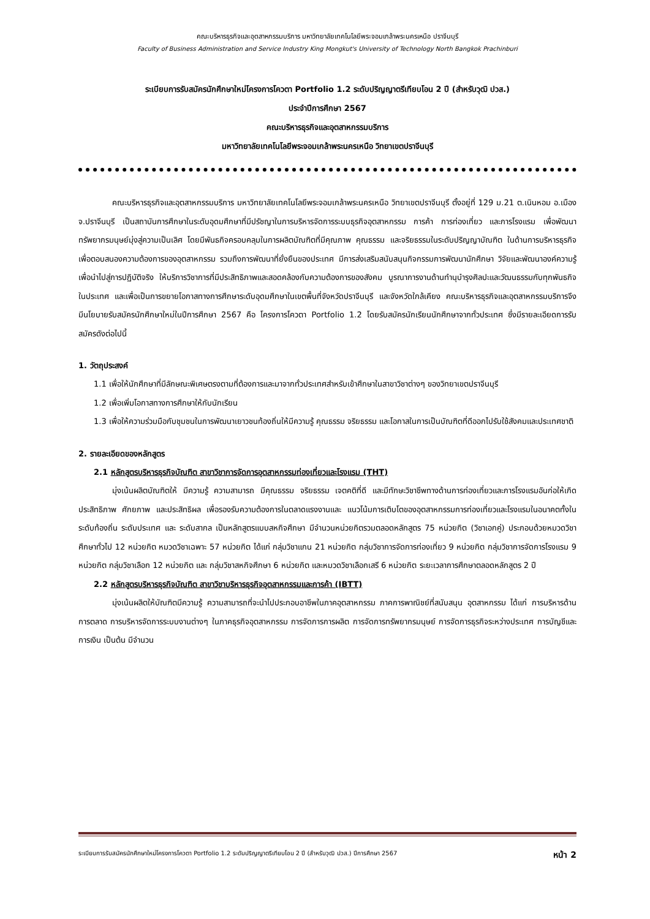คณะบริหารธุรกิจและอุตสาหกรรมบริการ มหาวิทยาลัยเทคโนโลยีพระจอมเกล้าพระนครเหนือ ปราจีนบุรี
Faculty of Business Administration and Service Industry King Mongkut's University of Technology North Bangkok Prachinburi
ระเบียบการรับสมัครนักศึกษาใหม่โครงการโควตา Portfolio 1.2 ระดับปริญญาตรีเทียบโอน 2 ปี (สำหรับวุฒิ ปวส.)
ประจำปีการศึกษา 2567
คณะบริหารธุรกิจและอุตสาหกรรมบริการ
มหาวิทยาลัยเทคโนโลยีพระจอมเกล้าพระนครเหนือ วิทยาเขตปราจีนบุรี
คณะบริหารธุรกิจและอุตสาหกรรมบริการ มหาวิทยาลัยเทคโนโลยีพระจอมเกล้าพระนครเหนือ วิทยาเขตปราจีนบุรี ตั้งอยู่ที่ 129 ม.21 ต.เนินหอม อ.เมือง จ.ปราจีนบุรี เป็นสถาบันการศึกษาในระดับอุดมศึกษาที่มีปรัชญาในการบริหารจัดการระบบธุรกิจอุตสาหกรรม การค้า การท่องเที่ยว และการโรงแรม เพื่อพัฒนาทรัพยากรมนุษย์มุ่งสู่ความเป็นเลิศ โดยมีพันธกิจครอบคลุมในการผลิตบัณฑิตที่มีคุณภาพ คุณธรรม และจริยธรรมในระดับปริญญาบัณฑิต ในด้านการบริหารธุรกิจ เพื่อตอบสนองความต้องการของอุตสาหกรรม รวมถึงการพัฒนาที่ยั่งยืนของประเทศ มีการส่งเสริมสนับสนุนกิจกรรมการพัฒนานักศึกษา วิจัยและพัฒนาองค์ความรู้ เพื่อนำไปสู่การปฏิบัติจริง ให้บริการวิชาการที่มีประสิทธิภาพและสอดคล้องกับความต้องการของสังคม บูรณาการงานด้านทำนุบำรุงศิลปะและวัฒนธรรมกับทุกพันธกิจในประเทศ และเพื่อเป็นการขยายโอกาสทางการศึกษาระดับอุดมศึกษาในเขตพื้นที่จังหวัดปราจีนบุรี และจังหวัดใกล้เคียง คณะบริหารธุรกิจและอุตสาหกรรมบริการจึงมีนโยบายรับสมัครนักศึกษาใหม่ในปีการศึกษา 2567 คือ โครงการโควตา Portfolio 1.2 โดยรับสมัครนักเรียนนักศึกษาจากทั่วประเทศ ซึ่งมีรายละเอียดการรับสมัครดังต่อไปนี้
1. วัตถุประสงค์
1.1 เพื่อให้นักศึกษาที่มีลักษณะพิเศษตรงตามที่ต้องการและมาจากทั่วประเทศสำหรับเข้าศึกษาในสาขาวิชาต่างๆ ของวิทยาเขตปราจีนบุรี
1.2 เพื่อเพิ่มโอกาสทางการศึกษาให้กับนักเรียน
1.3 เพื่อให้ความร่วมมือกับชุมชนในการพัฒนาเยาวชนท้องถิ่นให้มีความรู้ คุณธรรม จริยธรรม และโอกาสในการเป็นบัณฑิตที่ดีออกไปรับใช้สังคมและประเทศชาติ
2. รายละเอียดของหลักสูตร
2.1 หลักสูตรบริหารธุรกิจบัณฑิต สาขาวิชาการจัดการอุตสาหกรรมท่องเที่ยวและโรงแรม (THT)
มุ่งเน้นผลิตบัณฑิตให้ มีความรู้ ความสามารถ มีคุณธรรม จริยธรรม เจตคติที่ดี และมีทักษะวิชาชีพทางด้านการท่องเที่ยวและการโรงแรมอันก่อให้เกิดประสิทธิภาพ ศักยภาพ และประสิทธิผล เพื่อรองรับความต้องการในตลาดแรงงานและ แนวโน้มการเติบโตของอุตสาหกรรมการท่องเที่ยวและโรงแรมในอนาคตทั้งในระดับท้องถิ่น ระดับประเทศ และ ระดับสากล เป็นหลักสูตรแบบสหกิจศึกษา มีจำนวนหน่วยกิตรวมตลอดหลักสูตร 75 หน่วยกิต (วิชาเอกคู่) ประกอบด้วยหมวดวิชาศึกษาทั่วไป 12 หน่วยกิต หมวดวิชาเฉพาะ 57 หน่วยกิต ได้แก่ กลุ่มวิชาแกน 21 หน่วยกิต กลุ่มวิชาการจัดการท่องเที่ยว 9 หน่วยกิต กลุ่มวิชาการจัดการโรงแรม 9 หน่วยกิต กลุ่มวิชาเลือก 12 หน่วยกิต และ กลุ่มวิชาสหกิจศึกษา 6 หน่วยกิต และหมวดวิชาเลือกเสรี 6 หน่วยกิต ระยะเวลาการศึกษาตลอดหลักสูตร 2 ปี
2.2 หลักสูตรบริหารธุรกิจบัณฑิต สาขาวิชาบริหารธุรกิจอุตสาหกรรมและการค้า (IBTT)
มุ่งเน้นผลิตให้บัณฑิตมีความรู้ ความสามารถที่จะนำไปประกอบอาชีพในภาคอุตสาหกรรม ภาคการพาณิชย์ที่สนับสนุน อุตสาหกรรม ได้แก่ การบริหารด้านการตลาด การบริหารจัดการระบบงานต่างๆ ในภาคธุรกิจอุตสาหกรรม การจัดการการผลิต การจัดการทรัพยากรมนุษย์ การจัดการธุรกิจระหว่างประเทศ การบัญชีและการเงิน เป็นต้น มีจำนวน
ระเบียบการรับสมัครนักศึกษาใหม่โครงการโควตา Portfolio 1.2 ระดับปริญญาตรีเทียบโอน 2 ปี (สำหรับวุฒิ ปวส.) ปีการศึกษา 2567 หน้า 2